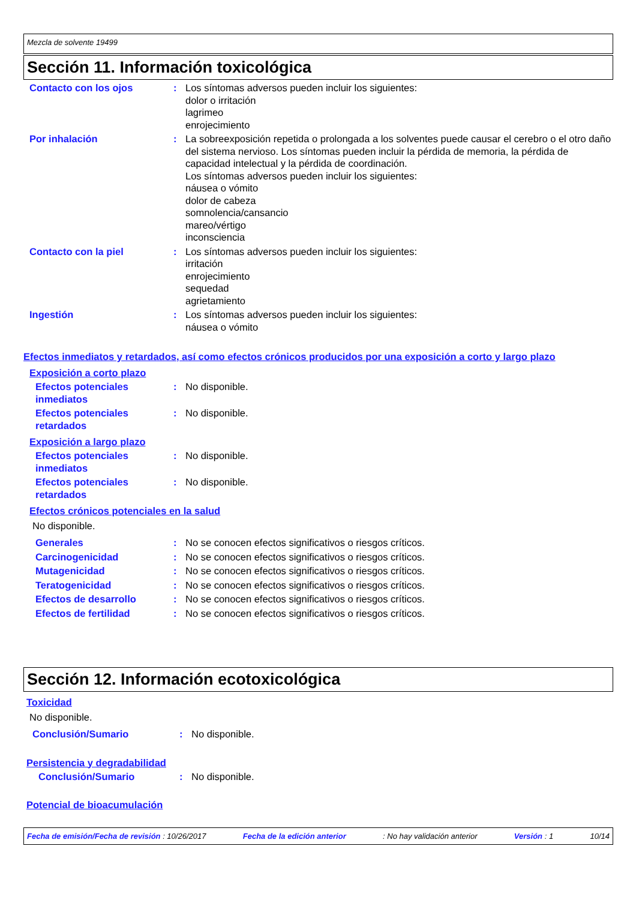Mezcla de solvente 19499
Sección 11. Información toxicológica
Contacto con los ojos : Los síntomas adversos pueden incluir los siguientes:
dolor o irritación
lagrimeo
enrojecimiento
Por inhalación : La sobreexposición repetida o prolongada a los solventes puede causar el cerebro o el otro daño del sistema nervioso. Los síntomas pueden incluir la pérdida de memoria, la pérdida de capacidad intelectual y la pérdida de coordinación.
Los síntomas adversos pueden incluir los siguientes:
náusea o vómito
dolor de cabeza
somnolencia/cansancio
mareo/vértigo
inconsciencia
Contacto con la piel : Los síntomas adversos pueden incluir los siguientes:
irritación
enrojecimiento
sequedad
agrietamiento
Ingestión : Los síntomas adversos pueden incluir los siguientes:
náusea o vómito
Efectos inmediatos y retardados, así como efectos crónicos producidos por una exposición a corto y largo plazo
Exposición a corto plazo
Efectos potenciales inmediatos
: No disponible.
Efectos potenciales retardados
: No disponible.
Exposición a largo plazo
Efectos potenciales inmediatos
: No disponible.
Efectos potenciales retardados
: No disponible.
Efectos crónicos potenciales en la salud
No disponible.
Generales : No se conocen efectos significativos o riesgos críticos.
Carcinogenicidad : No se conocen efectos significativos o riesgos críticos.
Mutagenicidad : No se conocen efectos significativos o riesgos críticos.
Teratogenicidad : No se conocen efectos significativos o riesgos críticos.
Efectos de desarrollo : No se conocen efectos significativos o riesgos críticos.
Efectos de fertilidad : No se conocen efectos significativos o riesgos críticos.
Sección 12. Información ecotoxicológica
Toxicidad
No disponible.
Conclusión/Sumario : No disponible.
Persistencia y degradabilidad
Conclusión/Sumario : No disponible.
Potencial de bioacumulación
Fecha de emisión/Fecha de revisión : 10/26/2017 Fecha de la edición anterior: No hay validación anterior Versión : 1 10/14